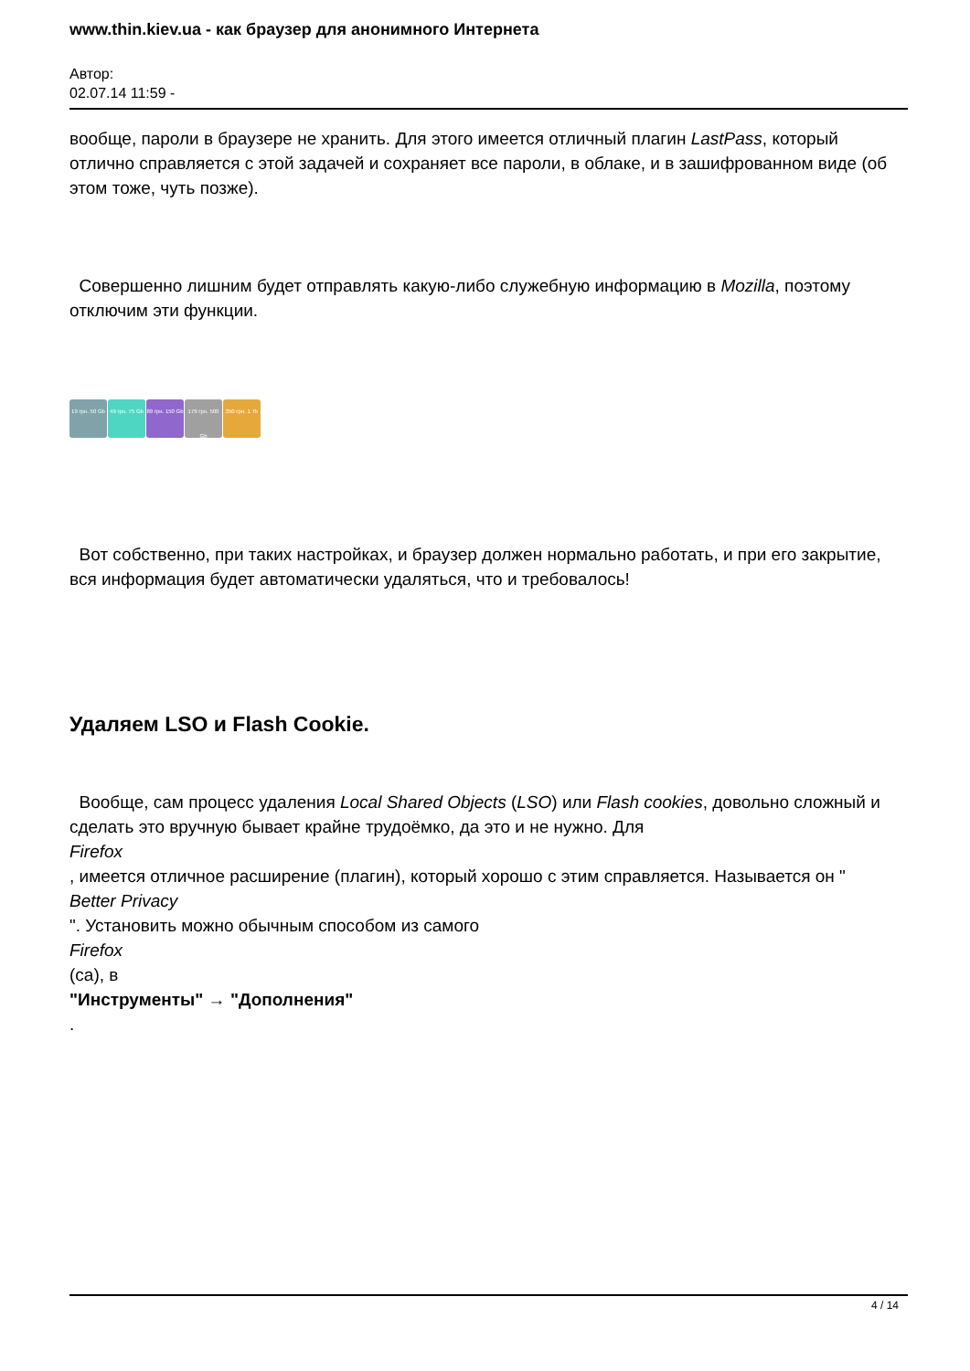www.thin.kiev.ua - как браузер для анонимного Интернета
Автор:
02.07.14 11:59 -
вообще, пароли в браузере не хранить. Для этого имеется отличный плагин LastPass, который отлично справляется с этой задачей и сохраняет все пароли, в облаке, и в зашифрованном виде (об этом тоже, чуть позже).
Совершенно лишним будет отправлять какую-либо служебную информацию в Mozilla, поэтому отключим эти функции.
19 грн. 50 Gb
49 грн. 75 Gb
89 грн. 150 Gb
179 грн. 500 Gb
350 грн. 1 Tb
Вот собственно, при таких настройках, и браузер должен нормально работать, и при его закрытие, вся информация будет автоматически удаляться, что и требовалось!
Удаляем LSO и Flash Cookie.
Вообще, сам процесс удаления Local Shared Objects (LSO) или Flash cookies, довольно сложный и сделать это вручную бывает крайне трудоёмко, да это и не нужно. Для
Firefox
, имеется отличное расширение (плагин), который хорошо с этим справляется. Называется он "
Better Privacy
". Установить можно обычным способом из самого
Firefox
(са), в
"Инструменты" → "Дополнения"
.
4 / 14